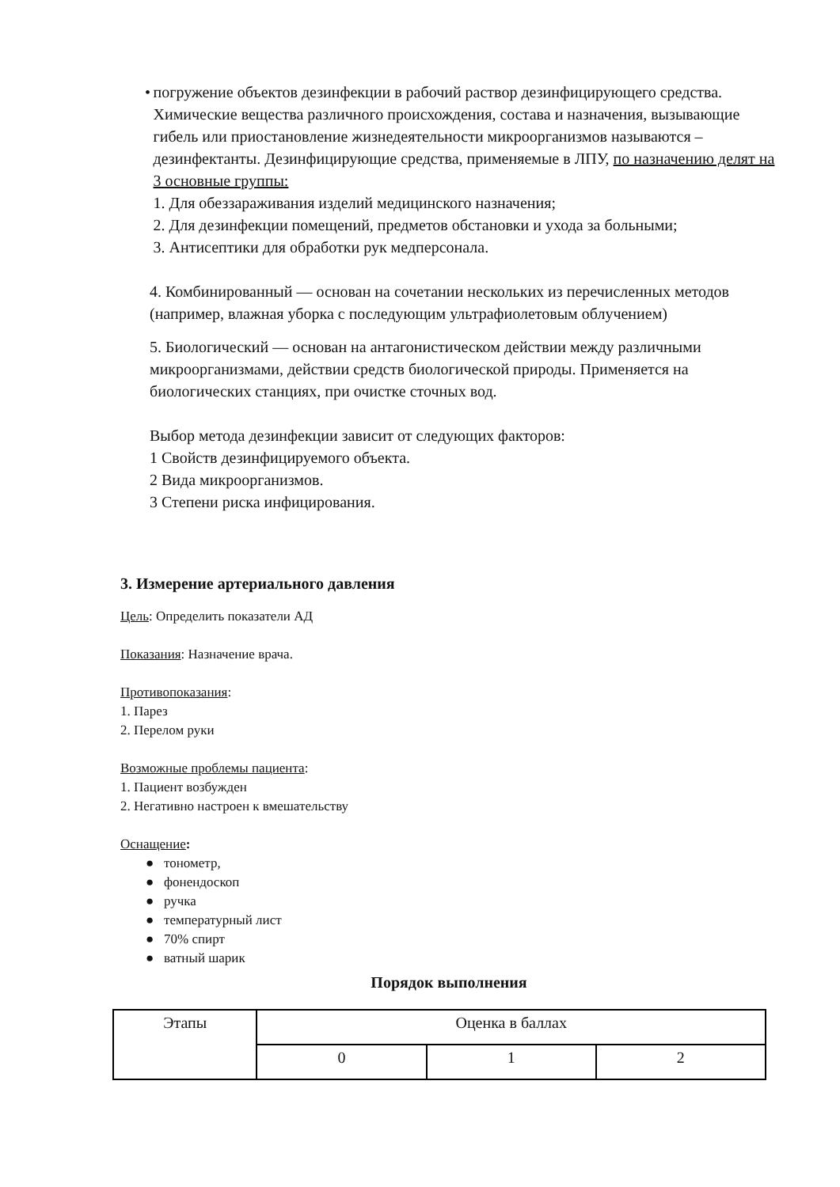• погружение объектов дезинфекции в рабочий раствор дезинфицирующего средства.
Химические вещества различного происхождения, состава и назначения, вызывающие гибель или приостановление жизнедеятельности микроорганизмов называются – дезинфектанты. Дезинфицирующие средства, применяемые в ЛПУ, по назначению делят на 3 основные группы:
1. Для обеззараживания изделий медицинского назначения;
2. Для дезинфекции помещений, предметов обстановки и ухода за больными;
3. Антисептики для обработки рук медперсонала.
4. Комбинированный — основан на сочетании нескольких из перечисленных методов (например, влажная уборка с последующим ультрафиолетовым облучением)
5. Биологический — основан на антагонистическом действии между различными микроорганизмами, действии средств биологической природы. Применяется на биологических станциях, при очистке сточных вод.
Выбор метода дезинфекции зависит от следующих факторов:
1 Свойств дезинфицируемого объекта.
2 Вида микроорганизмов.
3 Степени риска инфицирования.
3. Измерение артериального давления
Цель: Определить показатели АД
Показания: Назначение врача.
Противопоказания:
1. Парез
2. Перелом руки
Возможные проблемы пациента:
1. Пациент возбужден
2. Негативно настроен к вмешательству
Оснащение:
● тонометр,
● фонендоскоп
● ручка
● температурный лист
● 70% спирт
● ватный шарик
Порядок выполнения
| Этапы | Оценка в баллах | | |
| | 0 | 1 | 2 |